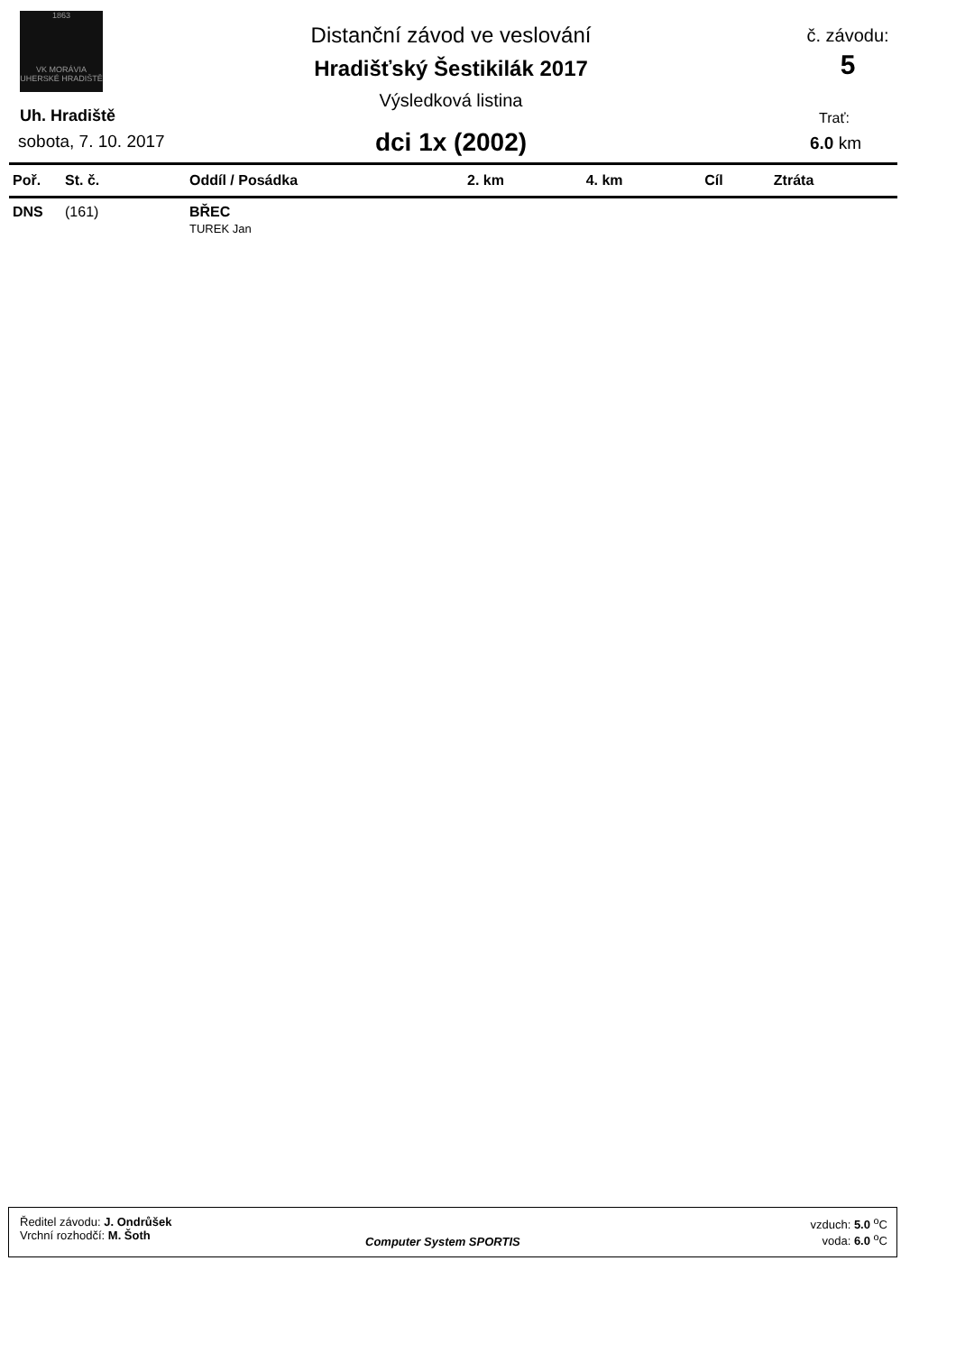1863
VK MORÁVIA
UHERSKÉ HRADIŠTĚ
Distanční závod ve veslování
Hradišťský Šestikilák 2017
Výsledková listina
dci 1x (2002)
č. závodu:
5
Uh. Hradiště
sobota, 7. 10. 2017
Trať:
6.0 km
| Poř. | St. č. | Oddíl / Posádka | 2. km | 4. km | Cíl | Ztráta |
| --- | --- | --- | --- | --- | --- | --- |
| DNS | (161) | BŘEC TUREK Jan | | | | |
Ředitel závodu: J. Ondrůšek
Vrchní rozhodčí: M. Šoth
Computer System SPORTIS
vzduch: 5.0 <sup>o</sup>C
voda: 6.0 <sup>o</sup>C